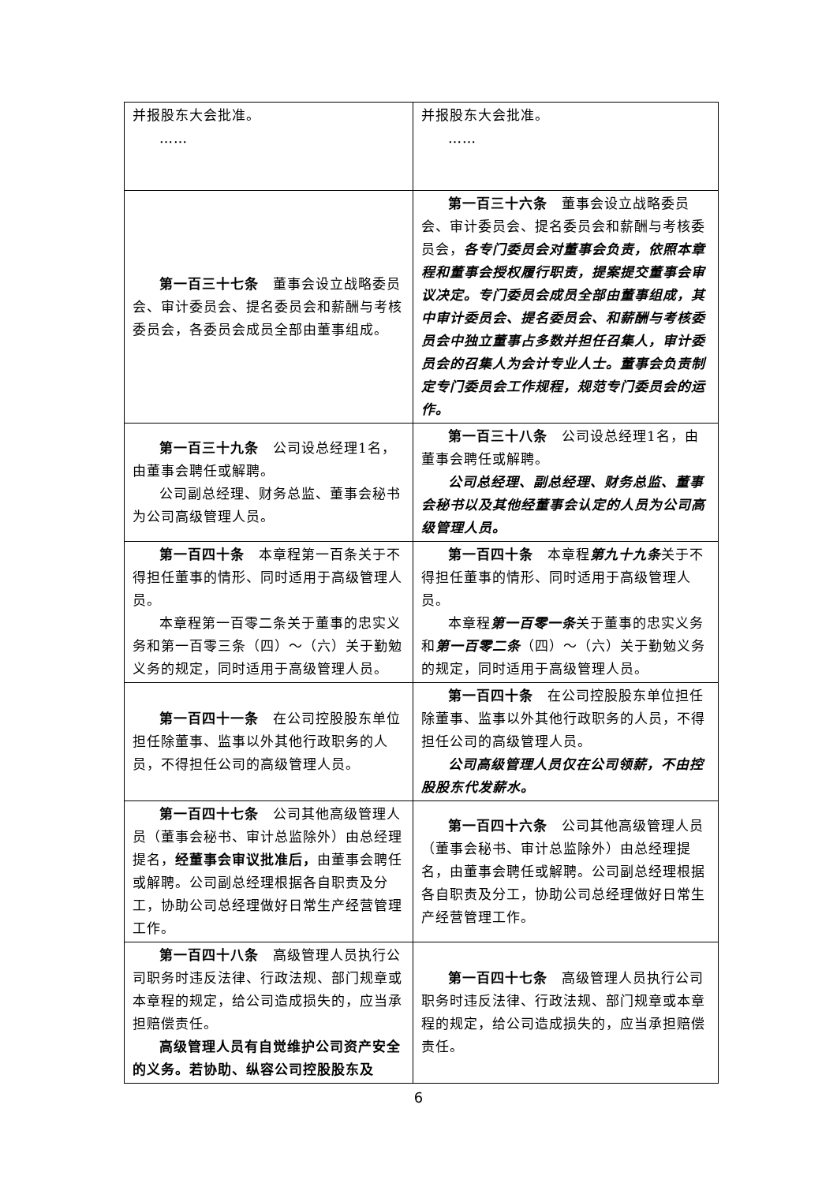| 并报股东大会批准。 …… | 并报股东大会批准。 …… |
| 第一百三十七条 董事会设立战略委员会、审计委员会、提名委员会和薪酬与考核委员会，各委员会成员全部由董事组成。 | 第一百三十六条 董事会设立战略委员会、审计委员会、提名委员会和薪酬与考核委员会， 各专门委员会对董事会负责，依照本章程和董事会授权履行职责，提案提交董事会审议决定。专门委员会成员全部由董事组成，其中审计委员会、提名委员会、和薪酬与考核委员会中独立董事占多数并担任召集人，审计委员会的召集人为会计专业人士。董事会负责制定专门委员会工作规程，规范专门委员会的运作。 |
| 第一百三十九条 公司设总经理1名，由董事会聘任或解聘。 公司副总经理、财务总监、董事会秘书为公司高级管理人员。 | 第一百三十八条 公司设总经理1名，由董事会聘任或解聘。 公司总经理、副总经理、财务总监、董事会秘书以及其他经董事会认定的人员为公司高级管理人员。 |
| 第一百四十条 本章程第一百条关于不得担任董事的情形、同时适用于高级管理人员。 本章程第一百零二条关于董事的忠实义务和第一百零三条（四）～（六）关于勤勉义务的规定，同时适用于高级管理人员。 | 第一百四十条 本章程 第九十九条 关于不得担任董事的情形、同时适用于高级管理人员。 本章程 第一百零一条 关于董事的忠实义务和 第一百零二条 （四）～（六）关于勤勉义务的规定，同时适用于高级管理人员。 |
| 第一百四十一条 在公司控股股东单位担任除董事、监事以外其他行政职务的人员，不得担任公司的高级管理人员。 | 第一百四十条 在公司控股股东单位担任除董事、监事以外其他行政职务的人员，不得担任公司的高级管理人员。 公司高级管理人员仅在公司领薪，不由控股股东代发薪水。 |
| 第一百四十七条 公司其他高级管理人员（董事会秘书、审计总监除外）由总经理提名， 经董事会审议批准后， 由董事会聘任或解聘。公司副总经理根据各自职责及分工，协助公司总经理做好日常生产经营管理工作。 | 第一百四十六条 公司其他高级管理人员（董事会秘书、审计总监除外）由总经理提名，由董事会聘任或解聘。公司副总经理根据各自职责及分工，协助公司总经理做好日常生产经营管理工作。 |
| 第一百四十八条 高级管理人员执行公司职务时违反法律、行政法规、部门规章或本章程的规定，给公司造成损失的，应当承担赔偿责任。 高级管理人员有自觉维护公司资产安全的义务。若协助、纵容公司控股股东及 | 第一百四十七条 高级管理人员执行公司职务时违反法律、行政法规、部门规章或本章程的规定，给公司造成损失的，应当承担赔偿责任。 |
6